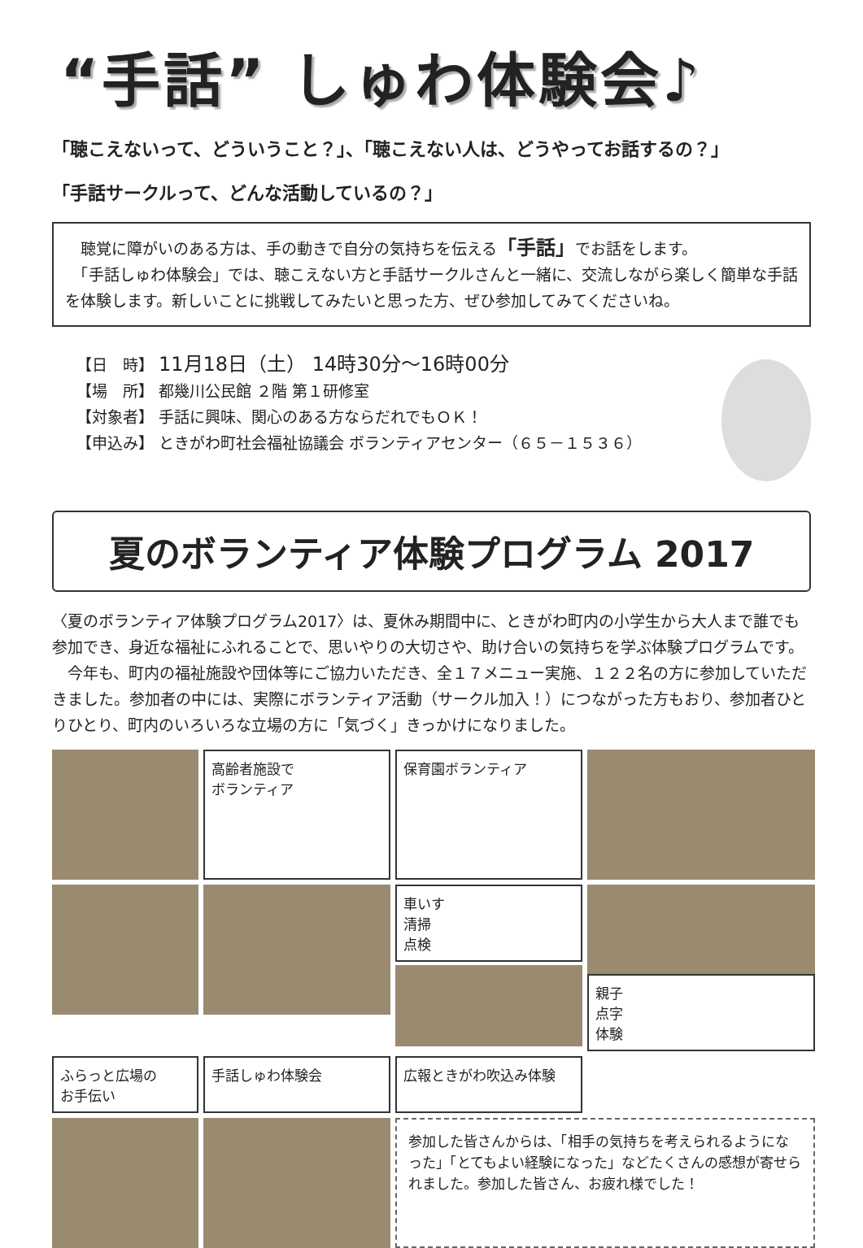“手話” しゅわ体験会♪
「聴こえないって、どういうこと？」、「聴こえない人は、どうやってお話するの？」
「手話サークルって、どんな活動しているの？」
　聴覚に障がいのある方は、手の動きで自分の気持ちを伝える「手話」でお話をします。
　「手話しゅわ体験会」では、聴こえない方と手話サークルさんと一緒に、交流しながら楽しく簡単な手話を体験します。新しいことに挑戦してみたいと思った方、ぜひ参加してみてくださいね。
【日　時】 11月18日（土） 14時30分～16時00分
【場　所】 都幾川公民館 ２階 第１研修室
【対象者】 手話に興味、関心のある方ならだれでもＯＫ！
【申込み】 ときがわ町社会福祉協議会 ボランティアセンター（６５－１５３６）
夏のボランティア体験プログラム 2017
〈夏のボランティア体験プログラム2017〉は、夏休み期間中に、ときがわ町内の小学生から大人まで誰でも参加でき、身近な福祉にふれることで、思いやりの大切さや、助け合いの気持ちを学ぶ体験プログラムです。
　今年も、町内の福祉施設や団体等にご協力いただき、全１７メニュー実施、１２２名の方に参加していただきました。参加者の中には、実際にボランティア活動（サークル加入！）につながった方もおり、参加者ひとりひとり、町内のいろいろな立場の方に「気づく」きっかけになりました。
高齢者施設で
ボランティア
保育園ボランティア
車いす
清掃
点検
親子
点字
体験
ふらっと広場の
お手伝い
手話しゅわ体験会
広報ときがわ吹込み体験
参加した皆さんからは、「相手の気持ちを考えられるようになった」「とてもよい経験になった」などたくさんの感想が寄せられました。参加した皆さん、お疲れ様でした！